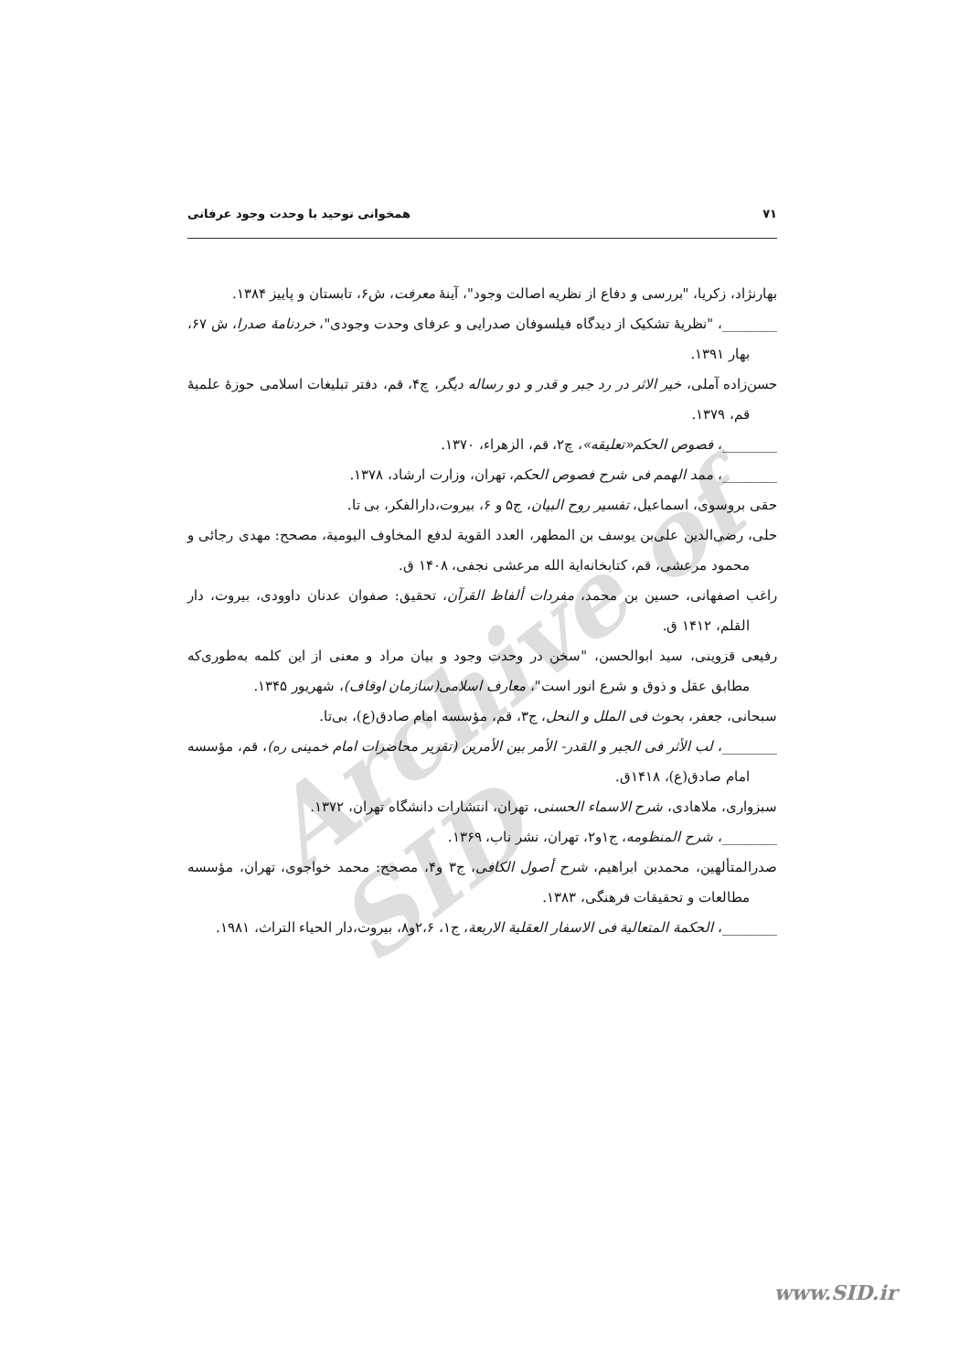Archive of SID
۷۱ همخوانی توحید با وحدت وجود عرفانی
بهارنژاد، زکریا، "بررسی و دفاع از نظریه اصالت وجود"، آینهٔ معرفت، ش۶، تابستان و پاییز ۱۳۸۴.
________، "نظریهٔ تشکیک از دیدگاه فیلسوفان صدرایی و عرفای وحدت وجودی"، خردنامهٔ صدرا، ش ۶۷، بهار ۱۳۹۱.
حسن‌زاده آملی، خیر الاثر در رد جبر و قدر و دو رساله دیگر، چ۴، قم، دفتر تبلیغات اسلامی حوزهٔ علمیهٔ قم، ۱۳۷۹.
________، فصوص الحکم«تعلیقه»، چ۲، قم، الزهراء، ۱۳۷۰.
________، ممد الهمم فی شرح فصوص الحکم، تهران، وزارت ارشاد، ۱۳۷۸.
حقی بروسوی، اسماعیل، تفسیر روح البیان، ج۵ و ۶، بیروت،دارالفکر، بی تا.
حلی، رضی‌الدین علی‌بن یوسف بن المطهر، العدد القویة لدفع المخاوف الیومیة، مصحح: مهدی رجائی و محمود مرعشی، قم، کتابخانه‌ایة الله مرعشی نجفی، ۱۴۰۸ ق.
راغب اصفهانی، حسین بن محمد، مفردات ألفاظ القرآن، تحقیق: صفوان عدنان داوودی، بیروت، دار القلم، ۱۴۱۲ ق.
رفیعی قزوینی، سید ابوالحسن، "سخن در وحدت وجود و بیان مراد و معنی از این کلمه به‌طوری‌که مطابق عقل و ذوق و شرع انور است"، معارف اسلامی(سازمان اوقاف)، شهریور ۱۳۴۵.
سبحانی، جعفر، بحوث فی الملل و النحل، ج۳، قم، مؤسسه امام صادق(ع)، بی‌تا.
________، لب الأثر فی الجبر و القدر- الأمر بین الأمرین (تقریر محاضرات امام خمینی ره)، قم، مؤسسه امام صادق(ع)، ۱۴۱۸ق.
سبزواری، ملاهادی، شرح الاسماء الحسنی، تهران، انتشارات دانشگاه تهران، ۱۳۷۲.
________، شرح المنظومه، ج۱و۲، تهران، نشر ناب، ۱۳۶۹.
صدرالمتألهین، محمدبن ابراهیم، شرح أصول الکافی، ج۳ و۴، مصحح: محمد خواجوی، تهران، مؤسسه مطالعات و تحقیقات فرهنگی، ۱۳۸۳.
________، الحکمة المتعالیة فی الاسفار العقلیة الاربعة، ج۱، ۲،۶و۸، بیروت،دار الحیاء التراث، ۱۹۸۱.
www.SID.ir